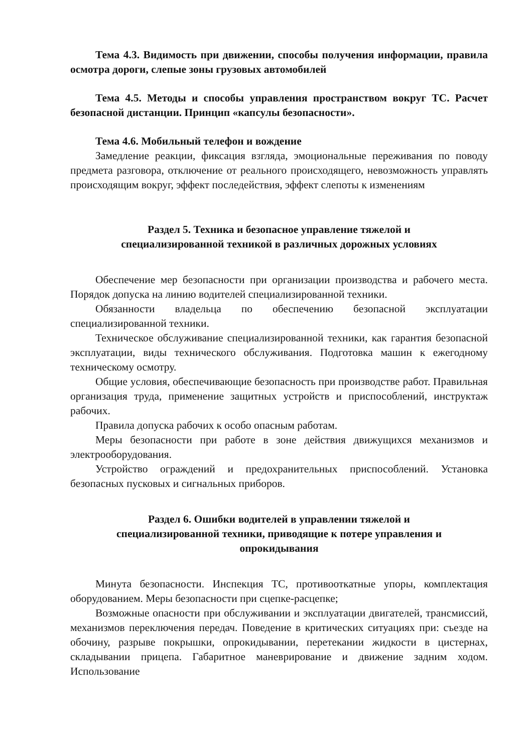Тема 4.3. Видимость при движении, способы получения информации, правила осмотра дороги, слепые зоны грузовых автомобилей
Тема 4.5. Методы и способы управления пространством вокруг ТС. Расчет безопасной дистанции. Принцип «капсулы безопасности».
Тема 4.6. Мобильный телефон и вождение
Замедление реакции, фиксация взгляда, эмоциональные переживания по поводу предмета разговора, отключение от реального происходящего, невозможность управлять происходящим вокруг, эффект последействия, эффект слепоты к изменениям
Раздел 5. Техника и безопасное управление тяжелой и
специализированной техникой в различных дорожных условиях
Обеспечение мер безопасности при организации производства и рабочего места. Порядок допуска на линию водителей специализированной техники.
Обязанности владельца по обеспечению безопасной эксплуатации специализированной техники.
Техническое обслуживание специализированной техники, как гарантия безопасной эксплуатации, виды технического обслуживания. Подготовка машин к ежегодному техническому осмотру.
Общие условия, обеспечивающие безопасность при производстве работ. Правильная организация труда, применение защитных устройств и приспособлений, инструктаж рабочих.
Правила допуска рабочих к особо опасным работам.
Меры безопасности при работе в зоне действия движущихся механизмов и электрооборудования.
Устройство ограждений и предохранительных приспособлений. Установка безопасных пусковых и сигнальных приборов.
Раздел 6. Ошибки водителей в управлении тяжелой и
специализированной техники, приводящие к потере управления и
опрокидывания
Минута безопасности. Инспекция ТС, противооткатные упоры, комплектация оборудованием. Меры безопасности при сцепке-расцепке;
Возможные опасности при обслуживании и эксплуатации двигателей, трансмиссий, механизмов переключения передач. Поведение в критических ситуациях при: съезде на обочину, разрыве покрышки, опрокидывании, перетекании жидкости в цистернах, складывании прицепа. Габаритное маневрирование и движение задним ходом. Использование